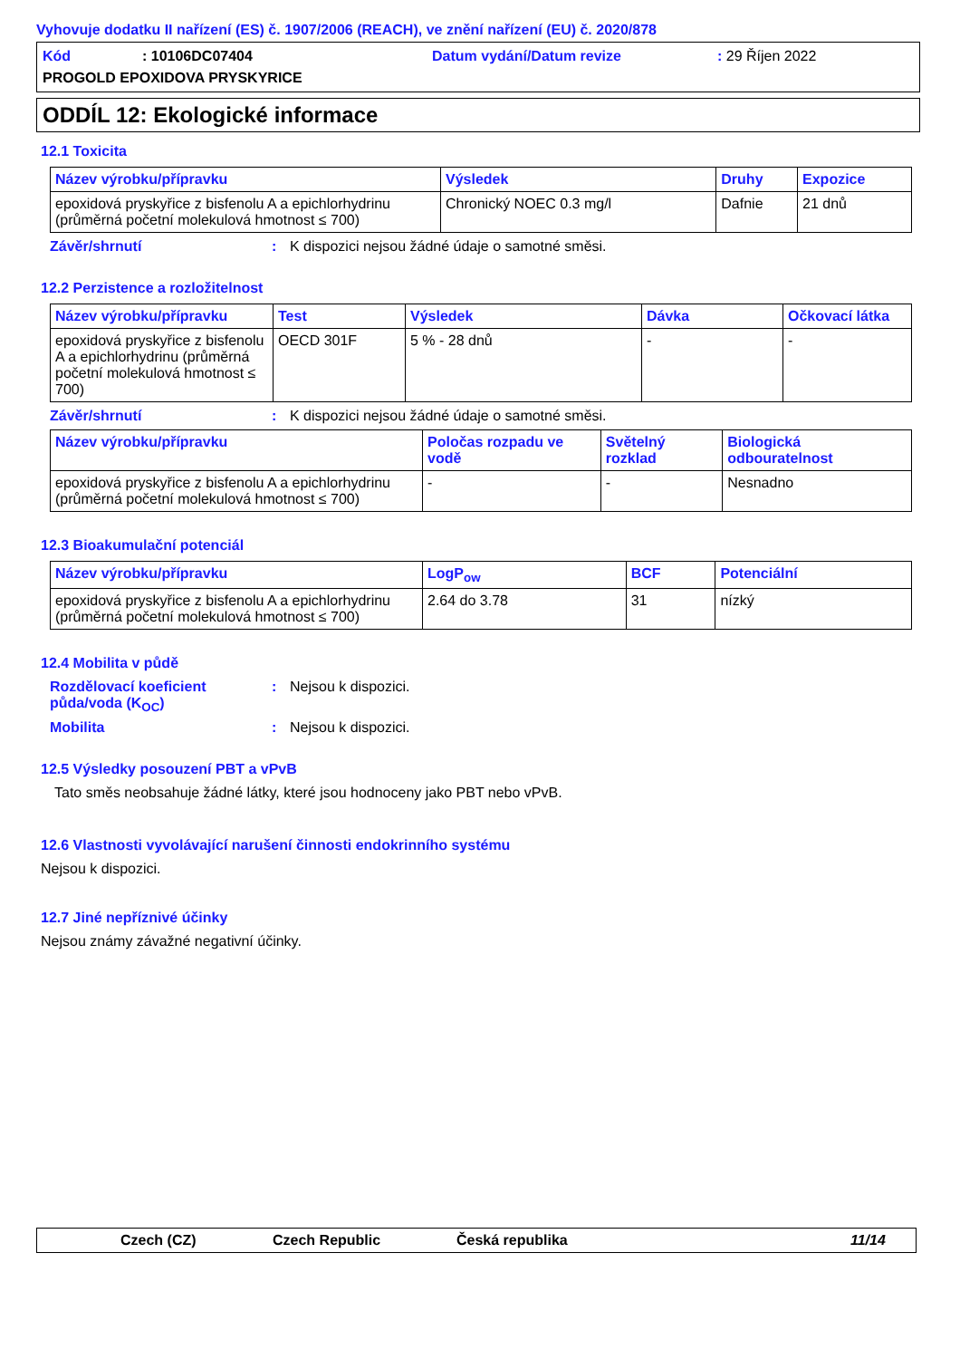Vyhovuje dodatku II nařízení (ES) č. 1907/2006 (REACH), ve znění nařízení (EU) č. 2020/878
Kód: 10106DC07404 Datum vydání/Datum revize: 29 Říjen 2022
PROGOLD EPOXIDOVA PRYSKYRICE
ODDÍL 12: Ekologické informace
12.1 Toxicita
| Název výrobku/přípravku | Výsledek | Druhy | Expozice |
| --- | --- | --- | --- |
| epoxidová pryskyřice z bisfenolu A a epichlorhydrinu (průměrná početní molekulová hmotnost ≤ 700) | Chronický NOEC 0.3 mg/l | Dafnie | 21 dnů |
Závěr/shrnutí: K dispozici nejsou žádné údaje o samotné směsi.
12.2 Perzistence a rozložitelnost
| Název výrobku/přípravku | Test | Výsledek | Dávka | Očkovací látka |
| --- | --- | --- | --- | --- |
| epoxidová pryskyřice z bisfenolu A a epichlorhydrinu (průměrná početní molekulová hmotnost ≤ 700) | OECD 301F | 5 % - 28 dnů | - | - |
Závěr/shrnutí: K dispozici nejsou žádné údaje o samotné směsi.
| Název výrobku/přípravku | Poločas rozpadu ve vodě | Světelný rozklad | Biologická odbouratelnost |
| --- | --- | --- | --- |
| epoxidová pryskyřice z bisfenolu A a epichlorhydrinu (průměrná početní molekulová hmotnost ≤ 700) | - | - | Nesnadno |
12.3 Bioakumulační potenciál
| Název výrobku/přípravku | LogP<sub>ow</sub> | BCF | Potenciální |
| --- | --- | --- | --- |
| epoxidová pryskyřice z bisfenolu A a epichlorhydrinu (průměrná početní molekulová hmotnost ≤ 700) | 2.64 do 3.78 | 31 | nízký |
12.4 Mobilita v půdě
Rozdělovací koeficient půda/voda (K<sub>OC</sub>): Nejsou k dispozici.
Mobilita: Nejsou k dispozici.
12.5 Výsledky posouzení PBT a vPvB
Tato směs neobsahuje žádné látky, které jsou hodnoceny jako PBT nebo vPvB.
12.6 Vlastnosti vyvolávající narušení činnosti endokrinního systému
Nejsou k dispozici.
12.7 Jiné nepříznivé účinky
Nejsou známy závažné negativní účinky.
Czech (CZ) Czech Republic Česká republika 11/14